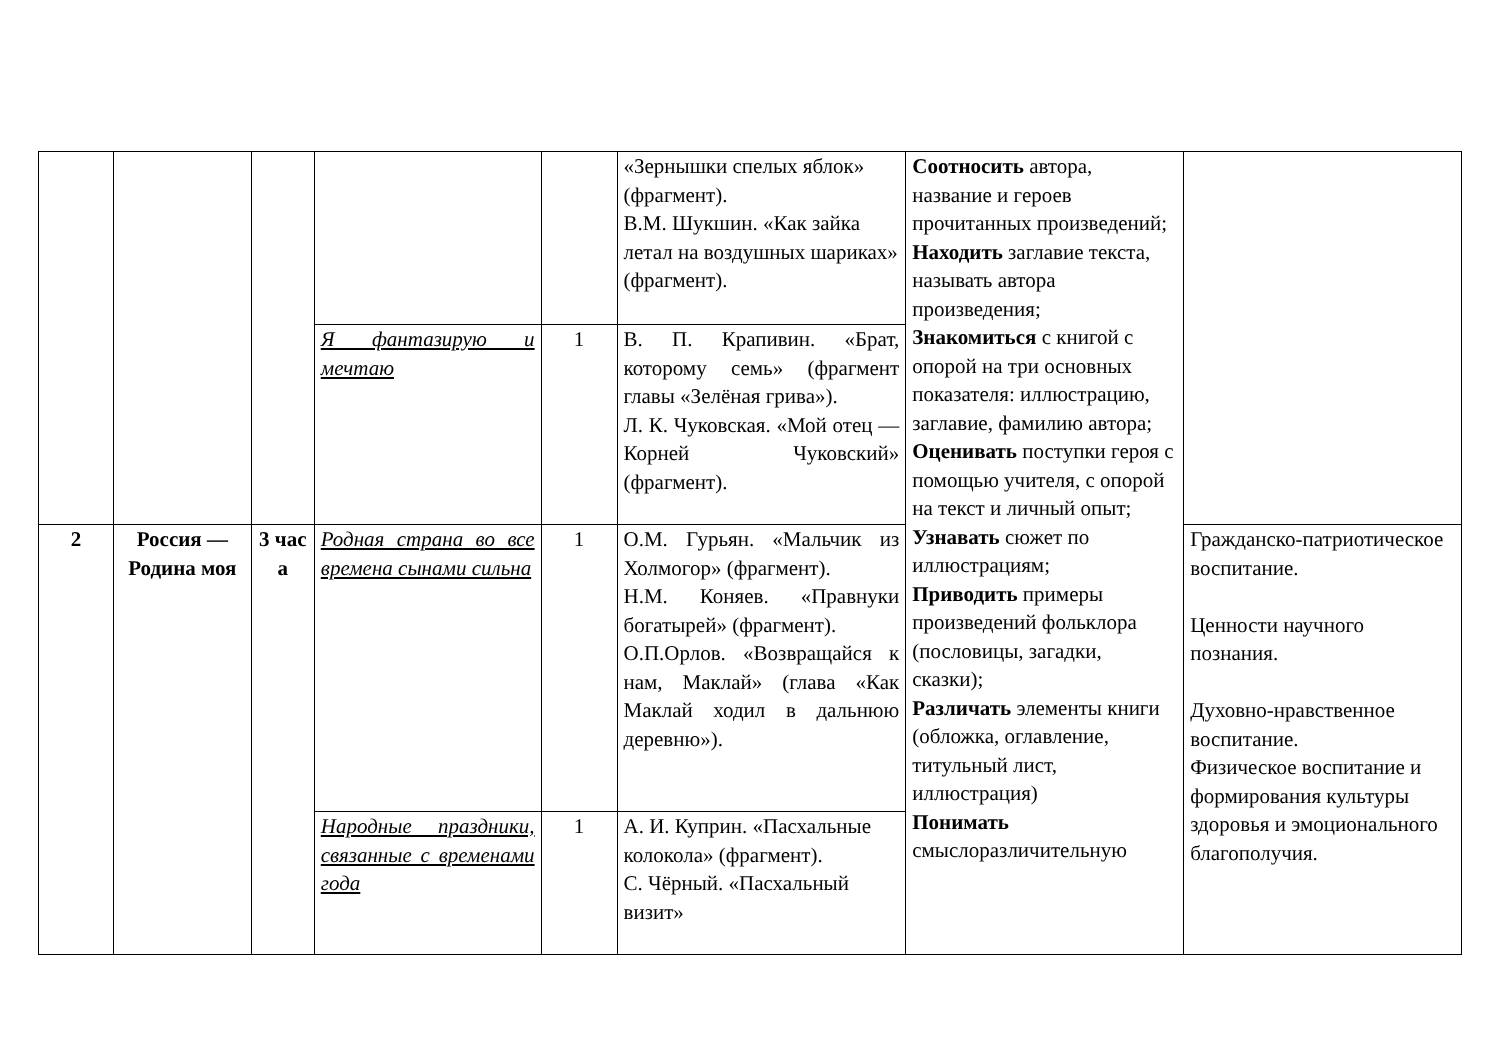| | | | | | «Зернышки спелых яблок» (фрагмент). В.М. Шукшин. «Как зайка летал на воздушных шариках» (фрагмент). | Соотносить автора, название и героев прочитанных произведений; Находить заглавие текста, называть автора произведения; Знакомиться с книгой с опорой на три основных показателя: иллюстрацию, заглавие, фамилию автора; Оценивать поступки героя с помощью учителя, с опорой на текст и личный опыт; Узнавать сюжет по иллюстрациям; Приводить примеры произведений фольклора (пословицы, загадки, сказки); Различать элементы книги (обложка, оглавление, титульный лист, иллюстрация) Понимать смыслоразличительную | |
| | | | Я фантазирую и мечтаю | 1 | В. П. Крапивин. «Брат, которому семь» (фрагмент главы «Зелёная грива»). Л. К. Чуковская. «Мой отец — Корней Чуковский» (фрагмент). | | |
| 2 | Россия — Родина моя | 3 час а | Родная страна во все времена сынами сильна | 1 | О.М. Гурьян. «Мальчик из Холмогор» (фрагмент). Н.М. Коняев. «Правнуки богатырей» (фрагмент). О.П.Орлов. «Возвращайся к нам, Маклай» (глава «Как Маклай ходил в дальнюю деревню»). | | Гражданско-патриотическое воспитание. Ценности научного познания. Духовно-нравственное воспитание. Физическое воспитание и формирования культуры здоровья и эмоционального благополучия. |
| | | | Народные праздники, связанные с временами года | 1 | А. И. Куприн. «Пасхальные колокола» (фрагмент). С. Чёрный. «Пасхальный визит» | | |